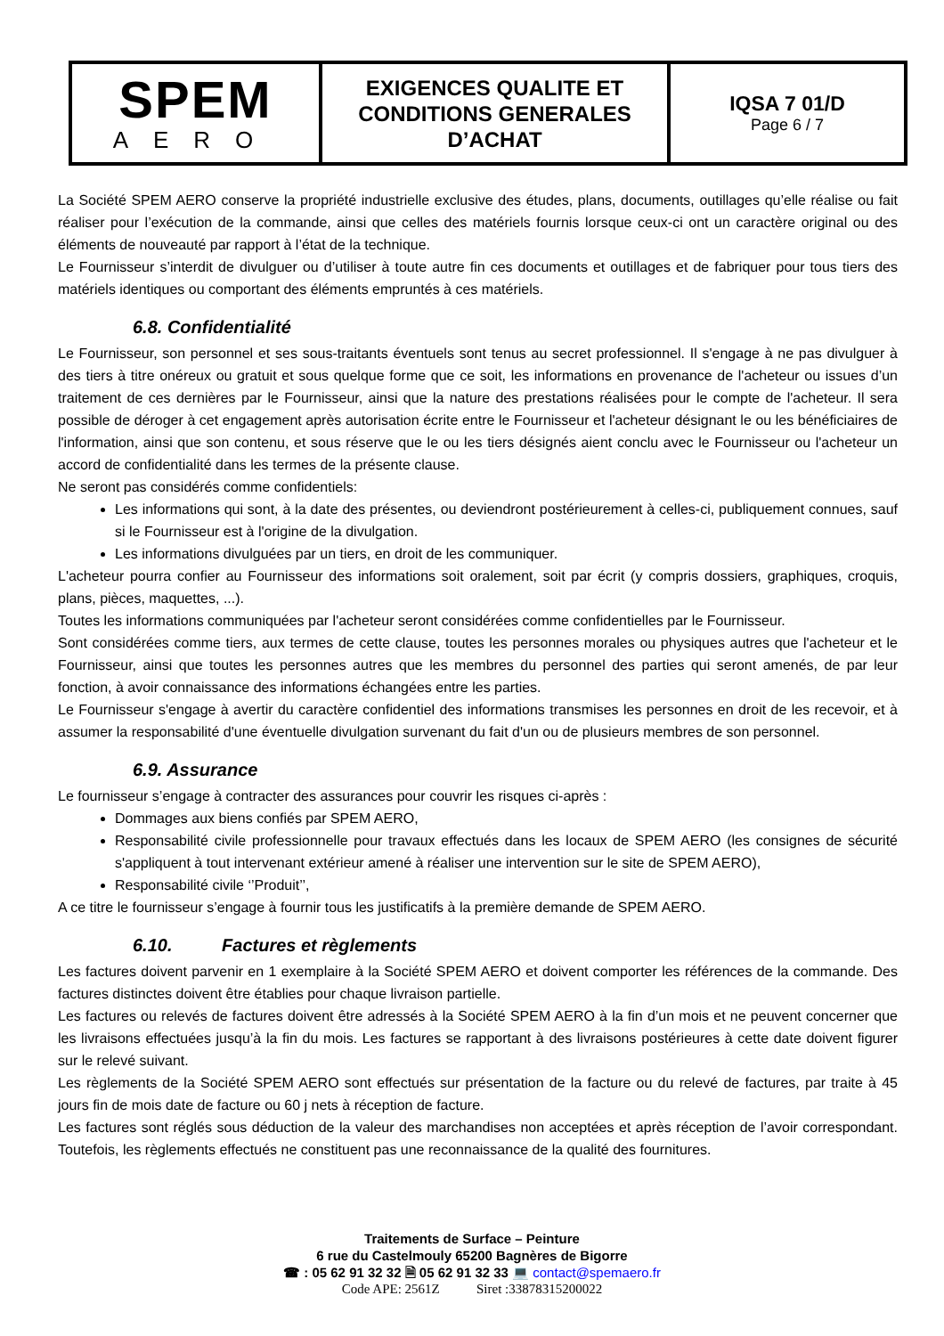| SPEM AERO | EXIGENCES QUALITE ET CONDITIONS GENERALES D’ACHAT | IQSA 7 01/D Page 6 / 7 |
La Société SPEM AERO conserve la propriété industrielle exclusive des études, plans, documents, outillages qu’elle réalise ou fait réaliser pour l’exécution de la commande, ainsi que celles des matériels fournis lorsque ceux-ci ont un caractère original ou des éléments de nouveauté par rapport à l’état de la technique.
Le Fournisseur s’interdit de divulguer ou d’utiliser à toute autre fin ces documents et outillages et de fabriquer pour tous tiers des matériels identiques ou comportant des éléments empruntés à ces matériels.
6.8. Confidentialité
Le Fournisseur, son personnel et ses sous-traitants éventuels sont tenus au secret professionnel. Il s'engage à ne pas divulguer à des tiers à titre onéreux ou gratuit et sous quelque forme que ce soit, les informations en provenance de l'acheteur ou issues d’un traitement de ces dernières par le Fournisseur, ainsi que la nature des prestations réalisées pour le compte de l'acheteur. Il sera possible de déroger à cet engagement après autorisation écrite entre le Fournisseur et l'acheteur désignant le ou les bénéficiaires de l'information, ainsi que son contenu, et sous réserve que le ou les tiers désignés aient conclu avec le Fournisseur ou l'acheteur un accord de confidentialité dans les termes de la présente clause.
Ne seront pas considérés comme confidentiels:
Les informations qui sont, à la date des présentes, ou deviendront postérieurement à celles-ci, publiquement connues, sauf si le Fournisseur est à l'origine de la divulgation.
Les informations divulguées par un tiers, en droit de les communiquer.
L'acheteur pourra confier au Fournisseur des informations soit oralement, soit par écrit (y compris dossiers, graphiques, croquis, plans, pièces, maquettes, ...).
Toutes les informations communiquées par l'acheteur seront considérées comme confidentielles par le Fournisseur.
Sont considérées comme tiers, aux termes de cette clause, toutes les personnes morales ou physiques autres que l'acheteur et le Fournisseur, ainsi que toutes les personnes autres que les membres du personnel des parties qui seront amenés, de par leur fonction, à avoir connaissance des informations échangées entre les parties.
Le Fournisseur s'engage à avertir du caractère confidentiel des informations transmises les personnes en droit de les recevoir, et à assumer la responsabilité d'une éventuelle divulgation survenant du fait d'un ou de plusieurs membres de son personnel.
6.9. Assurance
Le fournisseur s’engage à contracter des assurances pour couvrir les risques ci-après :
Dommages aux biens confiés par SPEM AERO,
Responsabilité civile professionnelle pour travaux effectués dans les locaux de SPEM AERO (les consignes de sécurité s'appliquent à tout intervenant extérieur amené à réaliser une intervention sur le site de SPEM AERO),
Responsabilité civile ‘’Produit’’,
A ce titre le fournisseur s’engage à fournir tous les justificatifs à la première demande de SPEM AERO.
6.10. Factures et règlements
Les factures doivent parvenir en 1 exemplaire à la Société SPEM AERO et doivent comporter les références de la commande. Des factures distinctes doivent être établies pour chaque livraison partielle.
Les factures ou relevés de factures doivent être adressés à la Société SPEM AERO à la fin d’un mois et ne peuvent concerner que les livraisons effectuées jusqu’à la fin du mois. Les factures se rapportant à des livraisons postérieures à cette date doivent figurer sur le relevé suivant.
Les règlements de la Société SPEM AERO sont effectués sur présentation de la facture ou du relevé de factures, par traite à 45 jours fin de mois date de facture ou 60 j nets à réception de facture.
Les factures sont réglés sous déduction de la valeur des marchandises non acceptées et après réception de l’avoir correspondant. Toutefois, les règlements effectués ne constituent pas une reconnaissance de la qualité des fournitures.
Traitements de Surface – Peinture
6 rue du Castelmouly 65200 Bagnères de Bigorre
☎ : 05 62 91 32 32 🗎 05 62 91 32 33 💻 contact@spemaero.fr
Code APE: 2561Z Siret :33878315200022